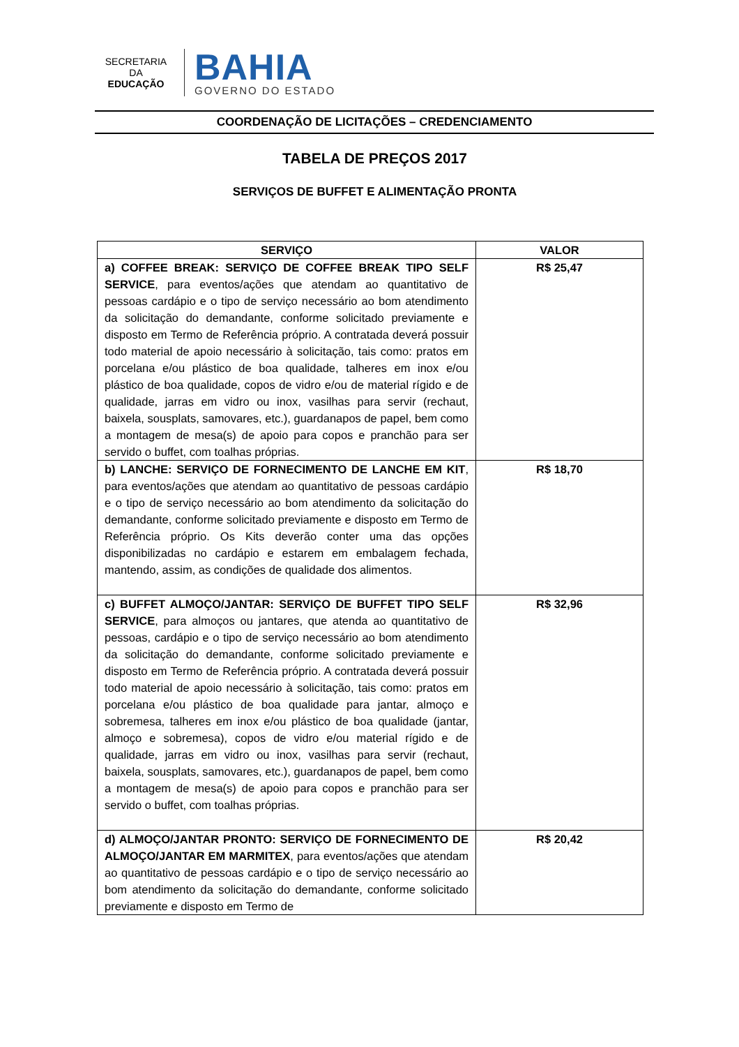SECRETARIA DA
EDUCAÇÃO
BAHIA
GOVERNO DO ESTADO
COORDENAÇÃO DE LICITAÇÕES – CREDENCIAMENTO
TABELA DE PREÇOS 2017
SERVIÇOS DE BUFFET E ALIMENTAÇÃO PRONTA
| SERVIÇO | VALOR |
| --- | --- |
| a) COFFEE BREAK: SERVIÇO DE COFFEE BREAK TIPO SELF SERVICE , para eventos/ações que atendam ao quantitativo de pessoas cardápio e o tipo de serviço necessário ao bom atendimento da solicitação do demandante, conforme solicitado previamente e disposto em Termo de Referência próprio. A contratada deverá possuir todo material de apoio necessário à solicitação, tais como: pratos em porcelana e/ou plástico de boa qualidade, talheres em inox e/ou plástico de boa qualidade, copos de vidro e/ou de material rígido e de qualidade, jarras em vidro ou inox, vasilhas para servir (rechaut, baixela, sousplats, samovares, etc.), guardanapos de papel, bem como a montagem de mesa(s) de apoio para copos e pranchão para ser servido o buffet, com toalhas próprias. | R$ 25,47 |
| b) LANCHE: SERVIÇO DE FORNECIMENTO DE LANCHE EM KIT , para eventos/ações que atendam ao quantitativo de pessoas cardápio e o tipo de serviço necessário ao bom atendimento da solicitação do demandante, conforme solicitado previamente e disposto em Termo de Referência próprio. Os Kits deverão conter uma das opções disponibilizadas no cardápio e estarem em embalagem fechada, mantendo, assim, as condições de qualidade dos alimentos. | R$ 18,70 |
| c) BUFFET ALMOÇO/JANTAR: SERVIÇO DE BUFFET TIPO SELF SERVICE , para almoços ou jantares, que atenda ao quantitativo de pessoas, cardápio e o tipo de serviço necessário ao bom atendimento da solicitação do demandante, conforme solicitado previamente e disposto em Termo de Referência próprio. A contratada deverá possuir todo material de apoio necessário à solicitação, tais como: pratos em porcelana e/ou plástico de boa qualidade para jantar, almoço e sobremesa, talheres em inox e/ou plástico de boa qualidade (jantar, almoço e sobremesa), copos de vidro e/ou material rígido e de qualidade, jarras em vidro ou inox, vasilhas para servir (rechaut, baixela, sousplats, samovares, etc.), guardanapos de papel, bem como a montagem de mesa(s) de apoio para copos e pranchão para ser servido o buffet, com toalhas próprias. | R$ 32,96 |
| d) ALMOÇO/JANTAR PRONTO: SERVIÇO DE FORNECIMENTO DE ALMOÇO/JANTAR EM MARMITEX , para eventos/ações que atendam ao quantitativo de pessoas cardápio e o tipo de serviço necessário ao bom atendimento da solicitação do demandante, conforme solicitado previamente e disposto em Termo de | R$ 20,42 |